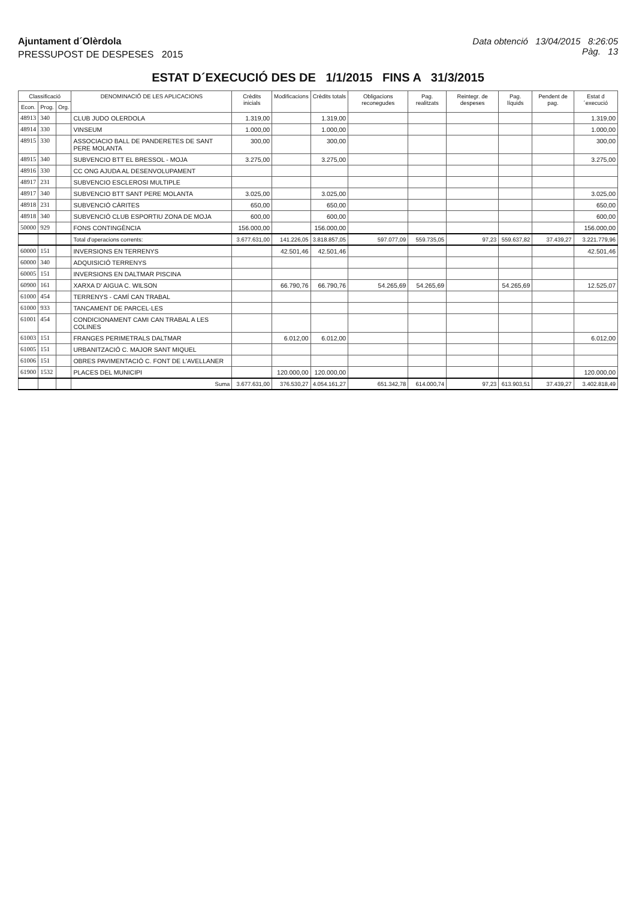Ajuntament d´Olèrdola
PRESSUPOST DE DESPESES 2015
Data obtenció 13/04/2015 8:26:05
Pàg. 13
ESTAT D´EXECUCIÓ DES DE 1/1/2015 FINS A 31/3/2015
| Classificació | | | DENOMINACIÓ DE LES APLICACIONS | Crèdits inicials | Modificacions | Crèdits totals | Obligacions reconegudes | Pag. realitzats | Reintegr. de despeses | Pag. líquids | Pendent de pag. | Estat d´execució |
| --- | --- | --- | --- | --- | --- | --- | --- | --- | --- | --- | --- | --- |
| Econ. | Prog. | Org. | | | | | | | | | | |
| 48913 | 340 | | CLUB JUDO OLERDOLA | 1.319,00 | | 1.319,00 | | | | | | 1.319,00 |
| 48914 | 330 | | VINSEUM | 1.000,00 | | 1.000,00 | | | | | | 1.000,00 |
| 48915 | 330 | | ASSOCIACIO BALL DE PANDERETES DE SANT PERE MOLANTA | 300,00 | | 300,00 | | | | | | 300,00 |
| 48915 | 340 | | SUBVENCIO BTT EL BRESSOL - MOJA | 3.275,00 | | 3.275,00 | | | | | | 3.275,00 |
| 48916 | 330 | | CC ONG AJUDA AL DESENVOLUPAMENT | | | | | | | | | |
| 48917 | 231 | | SUBVENCIO ESCLEROSI MULTIPLE | | | | | | | | | |
| 48917 | 340 | | SUBVENCIO BTT SANT PERE MOLANTA | 3.025,00 | | 3.025,00 | | | | | | 3.025,00 |
| 48918 | 231 | | SUBVENCIÓ CÀRITES | 650,00 | | 650,00 | | | | | | 650,00 |
| 48918 | 340 | | SUBVENCIÓ CLUB ESPORTIU ZONA DE MOJA | 600,00 | | 600,00 | | | | | | 600,00 |
| 50000 | 929 | | FONS CONTINGÈNCIA | 156.000,00 | | 156.000,00 | | | | | | 156.000,00 |
| | | | Total d'operacions corrents: | 3.677.631,00 | 141.226,05 | 3.818.857,05 | 597.077,09 | 559.735,05 | 97,23 | 559.637,82 | 37.439,27 | 3.221.779,96 |
| 60000 | 151 | | INVERSIONS EN TERRENYS | | 42.501,46 | 42.501,46 | | | | | | 42.501,46 |
| 60000 | 340 | | ADQUISICIÓ TERRENYS | | | | | | | | | |
| 60005 | 151 | | INVERSIONS EN DALTMAR PISCINA | | | | | | | | | |
| 60900 | 161 | | XARXA D' AIGUA C. WILSON | | 66.790,76 | 66.790,76 | 54.265,69 | 54.265,69 | | 54.265,69 | | 12.525,07 |
| 61000 | 454 | | TERRENYS - CAMÍ CAN TRABAL | | | | | | | | | |
| 61000 | 933 | | TANCAMENT DE PARCEL·LES | | | | | | | | | |
| 61001 | 454 | | CONDICIONAMENT CAMI CAN TRABAL A LES COLINES | | | | | | | | | |
| 61003 | 151 | | FRANGES PERIMETRALS DALTMAR | | 6.012,00 | 6.012,00 | | | | | | 6.012,00 |
| 61005 | 151 | | URBANITZACIÓ C. MAJOR SANT MIQUEL | | | | | | | | | |
| 61006 | 151 | | OBRES PAVIMENTACIÓ C. FONT DE L'AVELLANER | | | | | | | | | |
| 61900 | 1532 | | PLACES DEL MUNICIPI | | 120.000,00 | 120.000,00 | | | | | | 120.000,00 |
| | | | Suma | 3.677.631,00 | 376.530,27 | 4.054.161,27 | 651.342,78 | 614.000,74 | 97,23 | 613.903,51 | 37.439,27 | 3.402.818,49 |